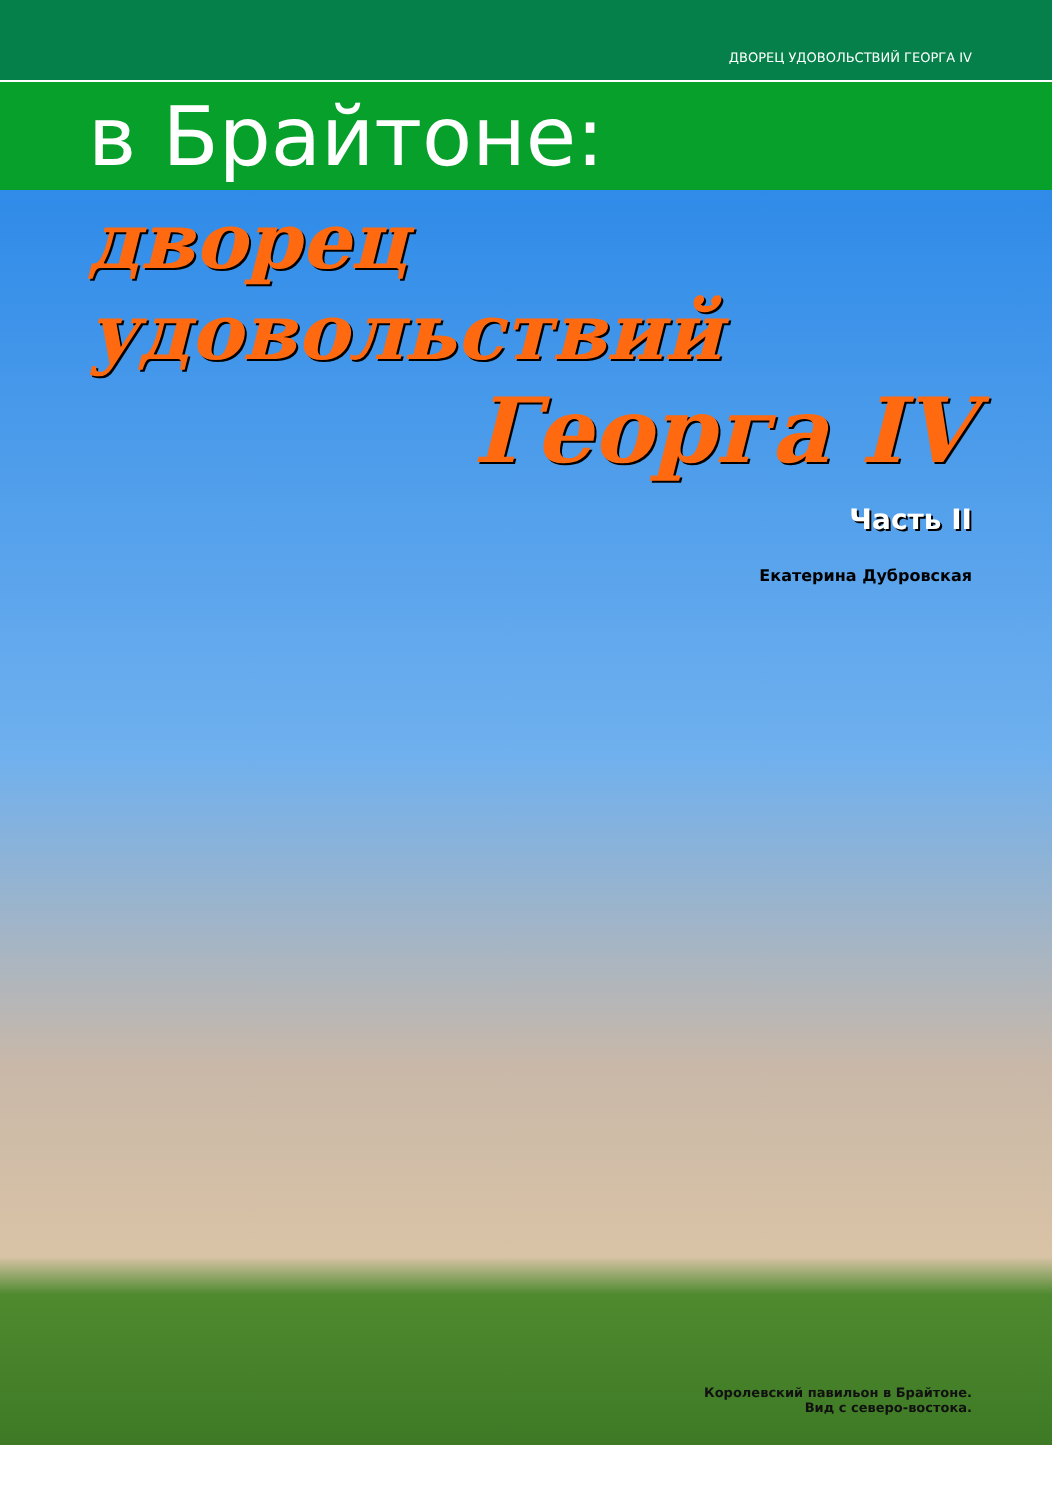ДВОРЕЦ УДОВОЛЬСТВИЙ ГЕОРГА IV
в Брайтоне:
дворец удовольствий
Георга IV
Часть II
Екатерина Дубровская
Королевский павильон в Брайтоне.
Вид с северо-востока.